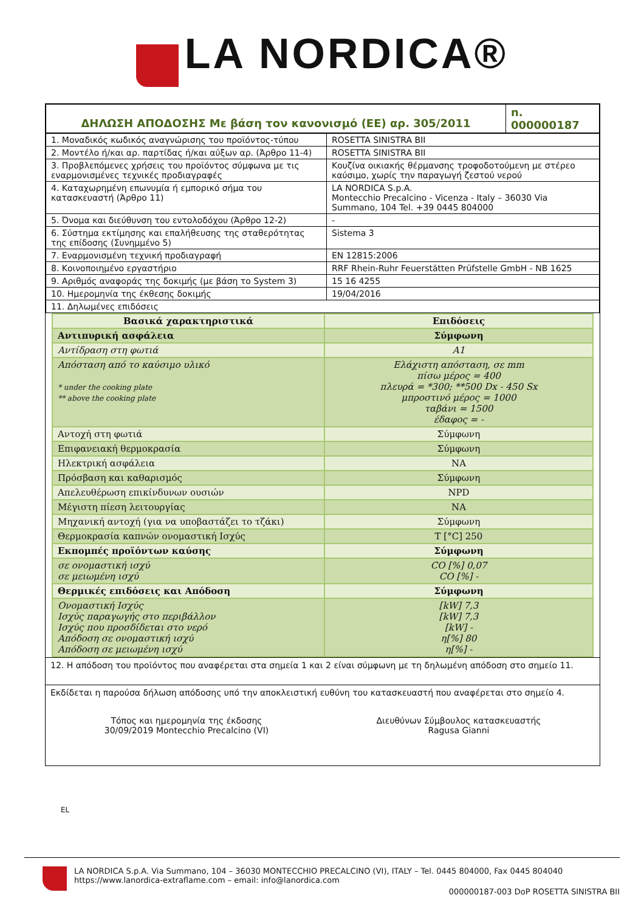LA NORDICA®
| ΔΗΛΩΣΗ ΑΠΟΔΟΣΗΣ Με βάση τον κανονισμό (ΕΕ) αρ. 305/2011 | n. 000000187 |
| 1. Μοναδικός κωδικός αναγνώρισης του προϊόντος-τύπου | ROSETTA SINISTRA BII |
| 2. Μοντέλο ή/και αρ. παρτίδας ή/και αύξων αρ. (Άρθρο 11-4) | ROSETTA SINISTRA BII |
| 3. Προβλεπόμενες χρήσεις του προϊόντος σύμφωνα με τις εναρμονισμένες τεχνικές προδιαγραφές | Κουζίνα οικιακής θέρμανσης τροφοδοτούμενη με στέρεο καύσιμο, χωρίς την παραγωγή ζεστού νερού |
| 4. Καταχωρημένη επωνυμία ή εμπορικό σήμα του κατασκευαστή (Άρθρο 11) | LA NORDICA S.p.A. Montecchio Precalcino - Vicenza - Italy – 36030 Via Summano, 104 Tel. +39 0445 804000 |
| 5. Όνομα και διεύθυνση του εντολοδόχου (Άρθρο 12-2) | - |
| 6. Σύστημα εκτίμησης και επαλήθευσης της σταθερότητας της επίδοσης (Συνημμένο 5) | Sistema 3 |
| 7. Εναρμονισμένη τεχνική προδιαγραφή | EN 12815:2006 |
| 8. Κοινοποιημένο εργαστήριο | RRF Rhein-Ruhr Feuerstätten Prüfstelle GmbH - NB 1625 |
| 9. Αριθμός αναφοράς της δοκιμής (με βάση το System 3) | 15 16 4255 |
| 10. Ημερομηνία της έκθεσης δοκιμής | 19/04/2016 |
| 11. Δηλωμένες επιδόσεις | |
| Βασικά χαρακτηριστικά | Επιδόσεις |
| Αντιπυρική ασφάλεια | Σύμφωνη |
| Αντίδραση στη φωτιά | A1 |
| Απόσταση από το καύσιμο υλικό * under the cooking plate ** above the cooking plate | Ελάχιστη απόσταση, σε mm πίσω μέρος = 400 πλευρά = *300; **500 Dx - 450 Sx μπροστινό μέρος = 1000 ταβάνι = 1500 έδαφος = - |
| Αντοχή στη φωτιά | Σύμφωνη |
| Επιφανειακή θερμοκρασία | Σύμφωνη |
| Ηλεκτρική ασφάλεια | NA |
| Πρόσβαση και καθαρισμός | Σύμφωνη |
| Απελευθέρωση επικίνδυνων ουσιών | NPD |
| Μέγιστη πίεση λειτουργίας | NA |
| Μηχανική αντοχή (για να υποβαστάζει το τζάκι) | Σύμφωνη |
| Θερμοκρασία καπνών ονομαστική Ισχύς | T [°C] 250 |
| Εκπομπές προϊόντων καύσης | Σύμφωνη |
| σε ονομαστική ισχύ σε μειωμένη ισχύ | CO [%] 0,07 CO [%] - |
| Θερμικές επιδόσεις και Απόδοση | Σύμφωνη |
| Ονομαστική Ισχύς Ισχύς παραγωγής στο περιβάλλον Ισχύς που προσδίδεται στο νερό Απόδοση σε ονομαστική ισχύ Απόδοση σε μειωμένη ισχύ | [kW] 7,3 [kW] 7,3 [kW] - η[%] 80 η[%] - |
12. Η απόδοση του προϊόντος που αναφέρεται στα σημεία 1 και 2 είναι σύμφωνη με τη δηλωμένη απόδοση στο σημείο 11.
Εκδίδεται η παρούσα δήλωση απόδοσης υπό την αποκλειστική ευθύνη του κατασκευαστή που αναφέρεται στο σημείο 4.
Τόπος και ημερομηνία της έκδοσης
30/09/2019 Montecchio Precalcino (VI)
Διευθύνων Σύμβουλος κατασκευαστής
Ragusa Gianni
EL
LA NORDICA S.p.A. Via Summano, 104 – 36030 MONTECCHIO PRECALCINO (VI), ITALY – Tel. 0445 804000, Fax 0445 804040
https://www.lanordica-extraflame.com – email: info@lanordica.com
000000187-003 DoP ROSETTA SINISTRA BII